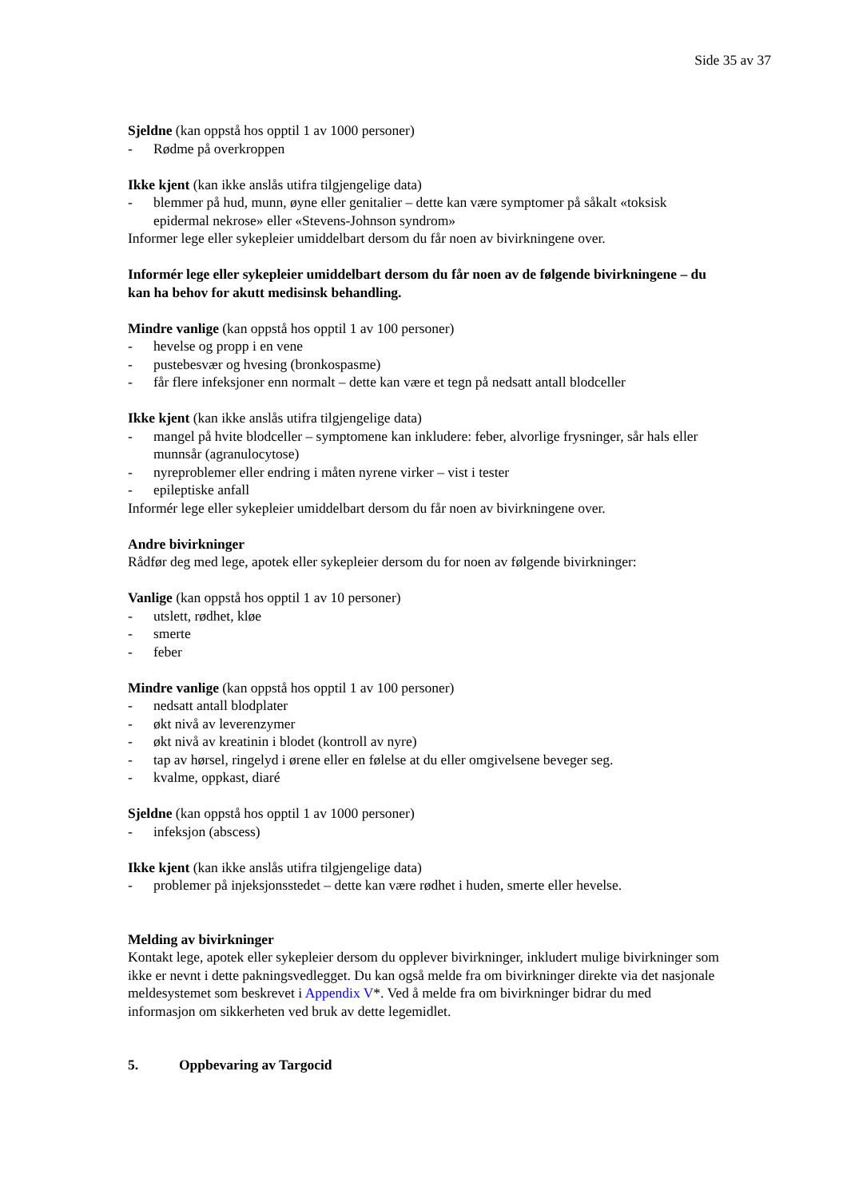Side 35 av 37
Sjeldne (kan oppstå hos opptil 1 av 1000 personer)
- Rødme på overkroppen
Ikke kjent (kan ikke anslås utifra tilgjengelige data)
- blemmer på hud, munn, øyne eller genitalier – dette kan være symptomer på såkalt «toksisk epidermal nekrose» eller «Stevens-Johnson syndrom»
Informer lege eller sykepleier umiddelbart dersom du får noen av bivirkningene over.
Informér lege eller sykepleier umiddelbart dersom du får noen av de følgende bivirkningene – du kan ha behov for akutt medisinsk behandling.
Mindre vanlige (kan oppstå hos opptil 1 av 100 personer)
- hevelse og propp i en vene
- pustebesvær og hvesing (bronkospasme)
- får flere infeksjoner enn normalt – dette kan være et tegn på nedsatt antall blodceller
Ikke kjent (kan ikke anslås utifra tilgjengelige data)
- mangel på hvite blodceller – symptomene kan inkludere: feber, alvorlige frysninger, sår hals eller munnsår (agranulocytose)
- nyreproblemer eller endring i måten nyrene virker – vist i tester
- epileptiske anfall
Informér lege eller sykepleier umiddelbart dersom du får noen av bivirkningene over.
Andre bivirkninger
Rådfør deg med lege, apotek eller sykepleier dersom du for noen av følgende bivirkninger:
Vanlige (kan oppstå hos opptil 1 av 10 personer)
- utslett, rødhet, kløe
- smerte
- feber
Mindre vanlige (kan oppstå hos opptil 1 av 100 personer)
- nedsatt antall blodplater
- økt nivå av leverenzymer
- økt nivå av kreatinin i blodet (kontroll av nyre)
- tap av hørsel, ringelyd i ørene eller en følelse at du eller omgivelsene beveger seg.
- kvalme, oppkast, diaré
Sjeldne (kan oppstå hos opptil 1 av 1000 personer)
- infeksjon (abscess)
Ikke kjent (kan ikke anslås utifra tilgjengelige data)
- problemer på injeksjonsstedet – dette kan være rødhet i huden, smerte eller hevelse.
Melding av bivirkninger
Kontakt lege, apotek eller sykepleier dersom du opplever bivirkninger, inkludert mulige bivirkninger som ikke er nevnt i dette pakningsvedlegget. Du kan også melde fra om bivirkninger direkte via det nasjonale meldesystemet som beskrevet i Appendix V*. Ved å melde fra om bivirkninger bidrar du med informasjon om sikkerheten ved bruk av dette legemidlet.
5. Oppbevaring av Targocid